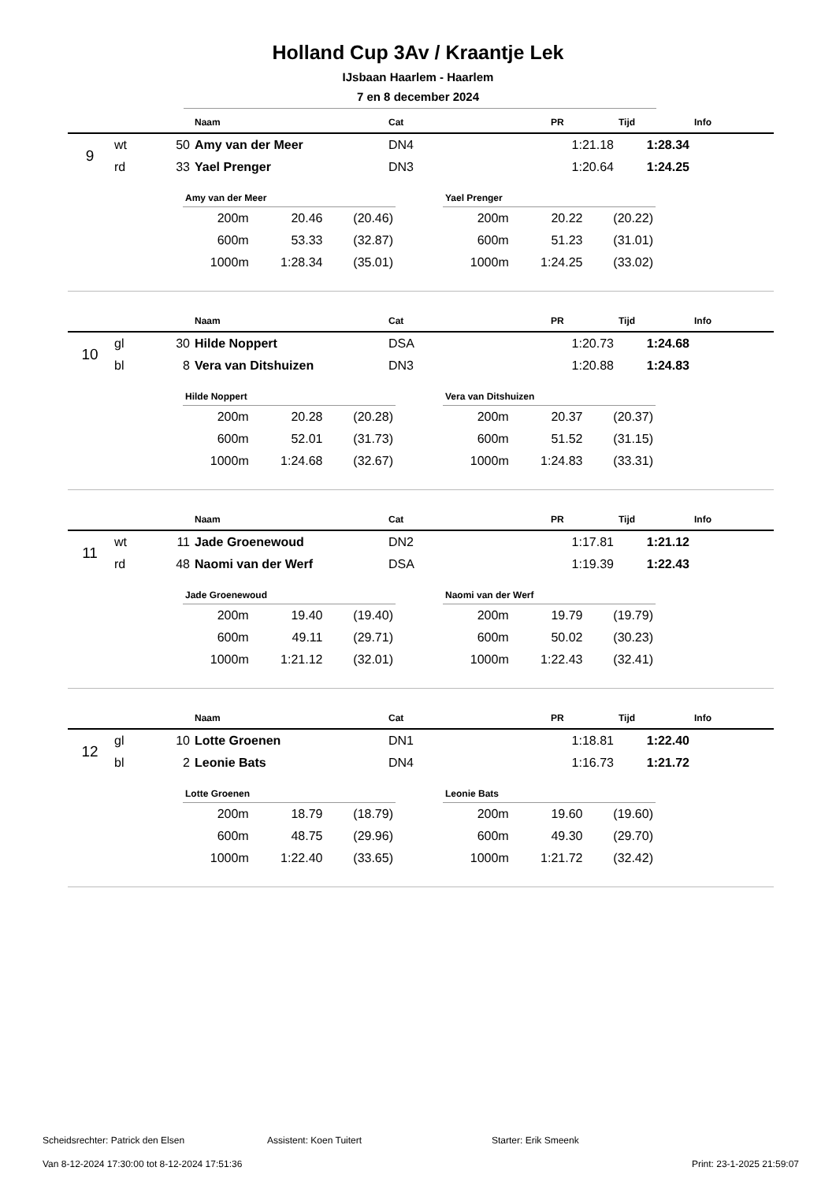Holland Cup 3Av / Kraantje Lek
IJsbaan Haarlem - Haarlem
7 en 8 december 2024
| | | | Naam | Cat | PR | Tijd | Info |
| --- | --- | --- | --- | --- | --- | --- | --- |
| 9 | wt | 50 | Amy van der Meer | DN4 | 1:21.18 | 1:28.34 | |
| | rd | 33 | Yael Prenger | DN3 | 1:20.64 | 1:24.25 | |
| Amy van der Meer | | |
| --- | --- | --- |
| 200m | 20.46 | (20.46) |
| 600m | 53.33 | (32.87) |
| 1000m | 1:28.34 | (35.01) |
| Yael Prenger | | |
| --- | --- | --- |
| 200m | 20.22 | (20.22) |
| 600m | 51.23 | (31.01) |
| 1000m | 1:24.25 | (33.02) |
| | | | Naam | Cat | PR | Tijd | Info |
| --- | --- | --- | --- | --- | --- | --- | --- |
| 10 | gl | 30 | Hilde Noppert | DSA | 1:20.73 | 1:24.68 | |
| | bl | 8 | Vera van Ditshuizen | DN3 | 1:20.88 | 1:24.83 | |
| Hilde Noppert | | |
| --- | --- | --- |
| 200m | 20.28 | (20.28) |
| 600m | 52.01 | (31.73) |
| 1000m | 1:24.68 | (32.67) |
| Vera van Ditshuizen | | |
| --- | --- | --- |
| 200m | 20.37 | (20.37) |
| 600m | 51.52 | (31.15) |
| 1000m | 1:24.83 | (33.31) |
| | | | Naam | Cat | PR | Tijd | Info |
| --- | --- | --- | --- | --- | --- | --- | --- |
| 11 | wt | 11 | Jade Groenewoud | DN2 | 1:17.81 | 1:21.12 | |
| | rd | 48 | Naomi van der Werf | DSA | 1:19.39 | 1:22.43 | |
| Jade Groenewoud | | |
| --- | --- | --- |
| 200m | 19.40 | (19.40) |
| 600m | 49.11 | (29.71) |
| 1000m | 1:21.12 | (32.01) |
| Naomi van der Werf | | |
| --- | --- | --- |
| 200m | 19.79 | (19.79) |
| 600m | 50.02 | (30.23) |
| 1000m | 1:22.43 | (32.41) |
| | | | Naam | Cat | PR | Tijd | Info |
| --- | --- | --- | --- | --- | --- | --- | --- |
| 12 | gl | 10 | Lotte Groenen | DN1 | 1:18.81 | 1:22.40 | |
| | bl | 2 | Leonie Bats | DN4 | 1:16.73 | 1:21.72 | |
| Lotte Groenen | | |
| --- | --- | --- |
| 200m | 18.79 | (18.79) |
| 600m | 48.75 | (29.96) |
| 1000m | 1:22.40 | (33.65) |
| Leonie Bats | | |
| --- | --- | --- |
| 200m | 19.60 | (19.60) |
| 600m | 49.30 | (29.70) |
| 1000m | 1:21.72 | (32.42) |
Scheidsrechter: Patrick den Elsen Assistent: Koen Tuitert Starter: Erik Smeenk
Van 8-12-2024 17:30:00 tot 8-12-2024 17:51:36 Print: 23-1-2025 21:59:07